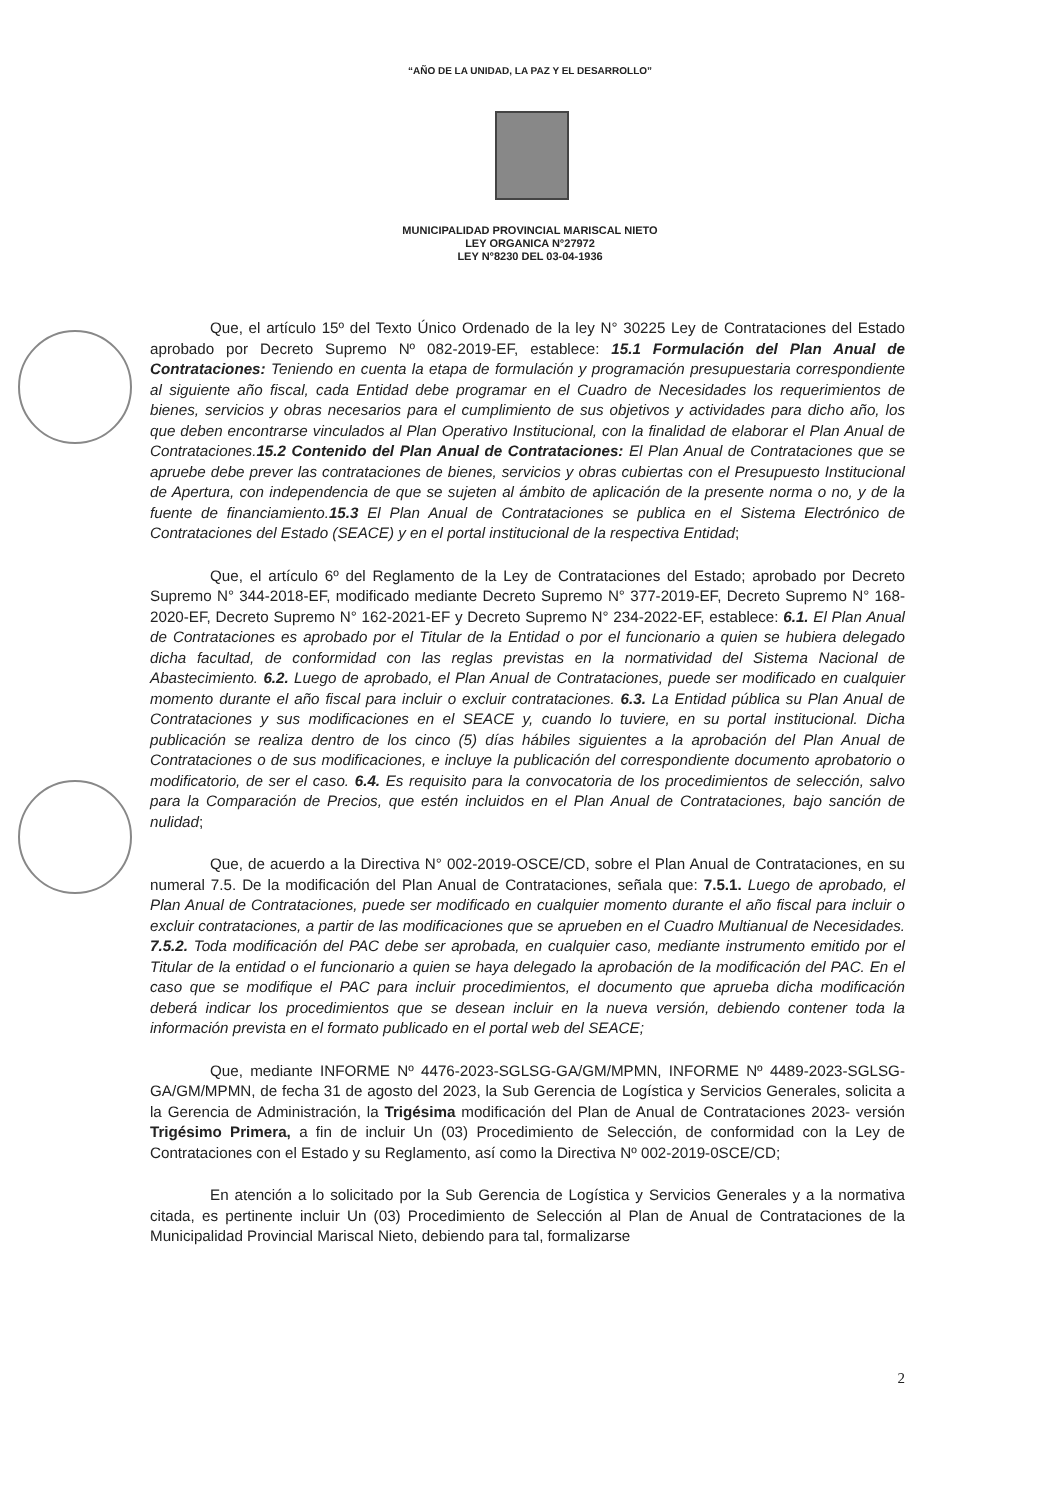“AÑO DE LA UNIDAD, LA PAZ Y EL DESARROLLO”
MUNICIPALIDAD PROVINCIAL MARISCAL NIETO
LEY ORGANICA N°27972
LEY N°8230 DEL 03-04-1936
Que, el artículo 15º del Texto Único Ordenado de la ley N° 30225 Ley de Contrataciones del Estado aprobado por Decreto Supremo Nº 082-2019-EF, establece: 15.1 Formulación del Plan Anual de Contrataciones: Teniendo en cuenta la etapa de formulación y programación presupuestaria correspondiente al siguiente año fiscal, cada Entidad debe programar en el Cuadro de Necesidades los requerimientos de bienes, servicios y obras necesarios para el cumplimiento de sus objetivos y actividades para dicho año, los que deben encontrarse vinculados al Plan Operativo Institucional, con la finalidad de elaborar el Plan Anual de Contrataciones.15.2 Contenido del Plan Anual de Contrataciones: El Plan Anual de Contrataciones que se apruebe debe prever las contrataciones de bienes, servicios y obras cubiertas con el Presupuesto Institucional de Apertura, con independencia de que se sujeten al ámbito de aplicación de la presente norma o no, y de la fuente de financiamiento.15.3 El Plan Anual de Contrataciones se publica en el Sistema Electrónico de Contrataciones del Estado (SEACE) y en el portal institucional de la respectiva Entidad;
Que, el artículo 6º del Reglamento de la Ley de Contrataciones del Estado; aprobado por Decreto Supremo N° 344-2018-EF, modificado mediante Decreto Supremo N° 377-2019-EF, Decreto Supremo N° 168-2020-EF, Decreto Supremo N° 162-2021-EF y Decreto Supremo N° 234-2022-EF, establece: 6.1. El Plan Anual de Contrataciones es aprobado por el Titular de la Entidad o por el funcionario a quien se hubiera delegado dicha facultad, de conformidad con las reglas previstas en la normatividad del Sistema Nacional de Abastecimiento. 6.2. Luego de aprobado, el Plan Anual de Contrataciones, puede ser modificado en cualquier momento durante el año fiscal para incluir o excluir contrataciones. 6.3. La Entidad pública su Plan Anual de Contrataciones y sus modificaciones en el SEACE y, cuando lo tuviere, en su portal institucional. Dicha publicación se realiza dentro de los cinco (5) días hábiles siguientes a la aprobación del Plan Anual de Contrataciones o de sus modificaciones, e incluye la publicación del correspondiente documento aprobatorio o modificatorio, de ser el caso. 6.4. Es requisito para la convocatoria de los procedimientos de selección, salvo para la Comparación de Precios, que estén incluidos en el Plan Anual de Contrataciones, bajo sanción de nulidad;
Que, de acuerdo a la Directiva N° 002-2019-OSCE/CD, sobre el Plan Anual de Contrataciones, en su numeral 7.5. De la modificación del Plan Anual de Contrataciones, señala que: 7.5.1. Luego de aprobado, el Plan Anual de Contrataciones, puede ser modificado en cualquier momento durante el año fiscal para incluir o excluir contrataciones, a partir de las modificaciones que se aprueben en el Cuadro Multianual de Necesidades. 7.5.2. Toda modificación del PAC debe ser aprobada, en cualquier caso, mediante instrumento emitido por el Titular de la entidad o el funcionario a quien se haya delegado la aprobación de la modificación del PAC. En el caso que se modifique el PAC para incluir procedimientos, el documento que aprueba dicha modificación deberá indicar los procedimientos que se desean incluir en la nueva versión, debiendo contener toda la información prevista en el formato publicado en el portal web del SEACE;
Que, mediante INFORME Nº 4476-2023-SGLSG-GA/GM/MPMN, INFORME Nº 4489-2023-SGLSG-GA/GM/MPMN, de fecha 31 de agosto del 2023, la Sub Gerencia de Logística y Servicios Generales, solicita a la Gerencia de Administración, la Trigésima modificación del Plan de Anual de Contrataciones 2023- versión Trigésimo Primera, a fin de incluir Un (03) Procedimiento de Selección, de conformidad con la Ley de Contrataciones con el Estado y su Reglamento, así como la Directiva Nº 002-2019-0SCE/CD;
En atención a lo solicitado por la Sub Gerencia de Logística y Servicios Generales y a la normativa citada, es pertinente incluir Un (03) Procedimiento de Selección al Plan de Anual de Contrataciones de la Municipalidad Provincial Mariscal Nieto, debiendo para tal, formalizarse
2